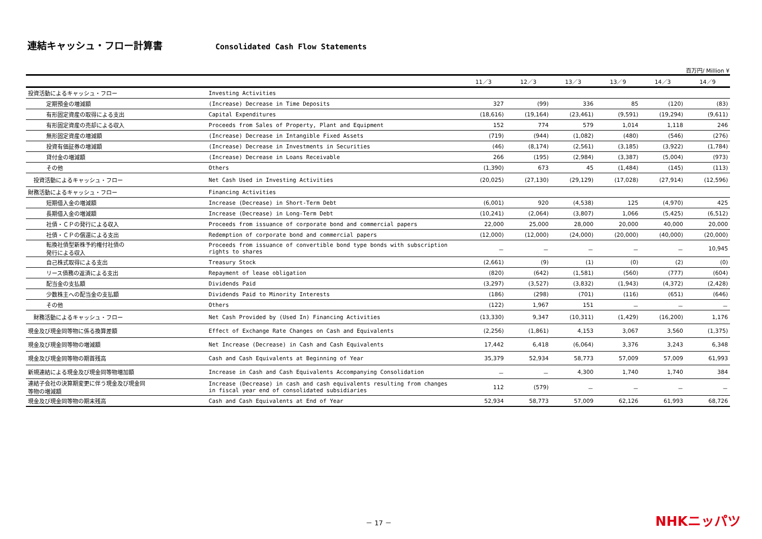連結キャッシュ・フロー計算書
Consolidated Cash Flow Statements
百万円/ Million ¥
| | | 11／3 | 12／3 | 13／3 | 13／9 | 14／3 | 14／9 |
| --- | --- | --- | --- | --- | --- | --- | --- |
| 投資活動によるキャッシュ・フロー | Investing Activities | | | | | | |
| 定期預金の増減額 | (Increase) Decrease in Time Deposits | 327 | (99) | 336 | 85 | (120) | (83) |
| 有形固定資産の取得による支出 | Capital Expenditures | (18,616) | (19,164) | (23,461) | (9,591) | (19,294) | (9,611) |
| 有形固定資産の売却による収入 | Proceeds from Sales of Property, Plant and Equipment | 152 | 774 | 579 | 1,014 | 1,118 | 246 |
| 無形固定資産の増減額 | (Increase) Decrease in Intangible Fixed Assets | (719) | (944) | (1,082) | (480) | (546) | (276) |
| 投資有価証券の増減額 | (Increase) Decrease in Investments in Securities | (46) | (8,174) | (2,561) | (3,185) | (3,922) | (1,784) |
| 貸付金の増減額 | (Increase) Decrease in Loans Receivable | 266 | (195) | (2,984) | (3,387) | (5,004) | (973) |
| その他 | Others | (1,390) | 673 | 45 | (1,484) | (145) | (113) |
| 投資活動によるキャッシュ・フロー | Net Cash Used in Investing Activities | (20,025) | (27,130) | (29,129) | (17,028) | (27,914) | (12,596) |
| 財務活動によるキャッシュ・フロー | Financing Activities | | | | | | |
| 短期借入金の増減額 | Increase (Decrease) in Short-Term Debt | (6,001) | 920 | (4,538) | 125 | (4,970) | 425 |
| 長期借入金の増減額 | Increase (Decrease) in Long-Term Debt | (10,241) | (2,064) | (3,807) | 1,066 | (5,425) | (6,512) |
| 社債・ＣＰの発行による収入 | Proceeds from issuance of corporate bond and commercial papers | 22,000 | 25,000 | 28,000 | 20,000 | 40,000 | 20,000 |
| 社債・ＣＰの償還による支出 | Redemption of corporate bond and commercial papers | (12,000) | (12,000) | (24,000) | (20,000) | (40,000) | (20,000) |
| 転換社債型新株予約権付社債の 発行による収入 | Proceeds from issuance of convertible bond type bonds with subscription rights to shares | － | － | － | － | － | 10,945 |
| 自己株式取得による支出 | Treasury Stock | (2,661) | (9) | (1) | (0) | (2) | (0) |
| リース債務の返済による支出 | Repayment of lease obligation | (820) | (642) | (1,581) | (560) | (777) | (604) |
| 配当金の支払額 | Dividends Paid | (3,297) | (3,527) | (3,832) | (1,943) | (4,372) | (2,428) |
| 少数株主への配当金の支払額 | Dividends Paid to Minority Interests | (186) | (298) | (701) | (116) | (651) | (646) |
| その他 | Others | (122) | 1,967 | 151 | － | － | － |
| 財務活動によるキャッシュ・フロー | Net Cash Provided by (Used In) Financing Activities | (13,330) | 9,347 | (10,311) | (1,429) | (16,200) | 1,176 |
| 現金及び現金同等物に係る換算差額 | Effect of Exchange Rate Changes on Cash and Equivalents | (2,256) | (1,861) | 4,153 | 3,067 | 3,560 | (1,375) |
| 現金及び現金同等物の増減額 | Net Increase (Decrease) in Cash and Cash Equivalents | 17,442 | 6,418 | (6,064) | 3,376 | 3,243 | 6,348 |
| 現金及び現金同等物の期首残高 | Cash and Cash Equivalents at Beginning of Year | 35,379 | 52,934 | 58,773 | 57,009 | 57,009 | 61,993 |
| 新規連結による現金及び現金同等物増加額 | Increase in Cash and Cash Equivalents Accompanying Consolidation | － | － | 4,300 | 1,740 | 1,740 | 384 |
| 連結子会社の決算期変更に伴う現金及び現金同 等物の増減額 | Increase (Decrease) in cash and cash equivalents resulting from changes in fiscal year end of consolidated subsidiaries | 112 | (579) | － | － | － | － |
| 現金及び現金同等物の期末残高 | Cash and Cash Equivalents at End of Year | 52,934 | 58,773 | 57,009 | 62,126 | 61,993 | 68,726 |
－ 17 － NHKニッパツ